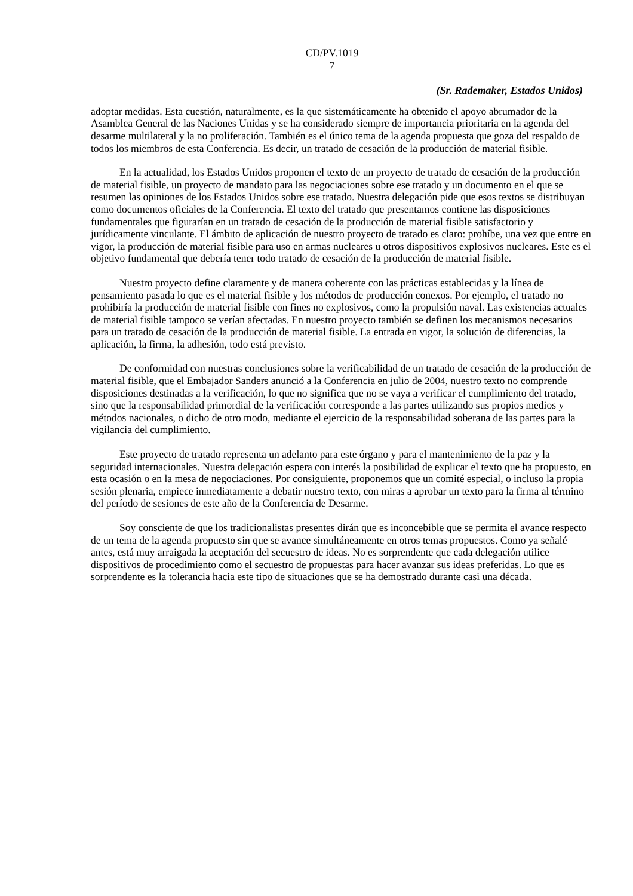CD/PV.1019
7
(Sr. Rademaker, Estados Unidos)
adoptar medidas. Esta cuestión, naturalmente, es la que sistemáticamente ha obtenido el apoyo abrumador de la Asamblea General de las Naciones Unidas y se ha considerado siempre de importancia prioritaria en la agenda del desarme multilateral y la no proliferación. También es el único tema de la agenda propuesta que goza del respaldo de todos los miembros de esta Conferencia. Es decir, un tratado de cesación de la producción de material fisible.
En la actualidad, los Estados Unidos proponen el texto de un proyecto de tratado de cesación de la producción de material fisible, un proyecto de mandato para las negociaciones sobre ese tratado y un documento en el que se resumen las opiniones de los Estados Unidos sobre ese tratado. Nuestra delegación pide que esos textos se distribuyan como documentos oficiales de la Conferencia. El texto del tratado que presentamos contiene las disposiciones fundamentales que figurarían en un tratado de cesación de la producción de material fisible satisfactorio y jurídicamente vinculante. El ámbito de aplicación de nuestro proyecto de tratado es claro: prohíbe, una vez que entre en vigor, la producción de material fisible para uso en armas nucleares u otros dispositivos explosivos nucleares. Este es el objetivo fundamental que debería tener todo tratado de cesación de la producción de material fisible.
Nuestro proyecto define claramente y de manera coherente con las prácticas establecidas y la línea de pensamiento pasada lo que es el material fisible y los métodos de producción conexos. Por ejemplo, el tratado no prohibiría la producción de material fisible con fines no explosivos, como la propulsión naval. Las existencias actuales de material fisible tampoco se verían afectadas. En nuestro proyecto también se definen los mecanismos necesarios para un tratado de cesación de la producción de material fisible. La entrada en vigor, la solución de diferencias, la aplicación, la firma, la adhesión, todo está previsto.
De conformidad con nuestras conclusiones sobre la verificabilidad de un tratado de cesación de la producción de material fisible, que el Embajador Sanders anunció a la Conferencia en julio de 2004, nuestro texto no comprende disposiciones destinadas a la verificación, lo que no significa que no se vaya a verificar el cumplimiento del tratado, sino que la responsabilidad primordial de la verificación corresponde a las partes utilizando sus propios medios y métodos nacionales, o dicho de otro modo, mediante el ejercicio de la responsabilidad soberana de las partes para la vigilancia del cumplimiento.
Este proyecto de tratado representa un adelanto para este órgano y para el mantenimiento de la paz y la seguridad internacionales. Nuestra delegación espera con interés la posibilidad de explicar el texto que ha propuesto, en esta ocasión o en la mesa de negociaciones. Por consiguiente, proponemos que un comité especial, o incluso la propia sesión plenaria, empiece inmediatamente a debatir nuestro texto, con miras a aprobar un texto para la firma al término del período de sesiones de este año de la Conferencia de Desarme.
Soy consciente de que los tradicionalistas presentes dirán que es inconcebible que se permita el avance respecto de un tema de la agenda propuesto sin que se avance simultáneamente en otros temas propuestos. Como ya señalé antes, está muy arraigada la aceptación del secuestro de ideas. No es sorprendente que cada delegación utilice dispositivos de procedimiento como el secuestro de propuestas para hacer avanzar sus ideas preferidas. Lo que es sorprendente es la tolerancia hacia este tipo de situaciones que se ha demostrado durante casi una década.